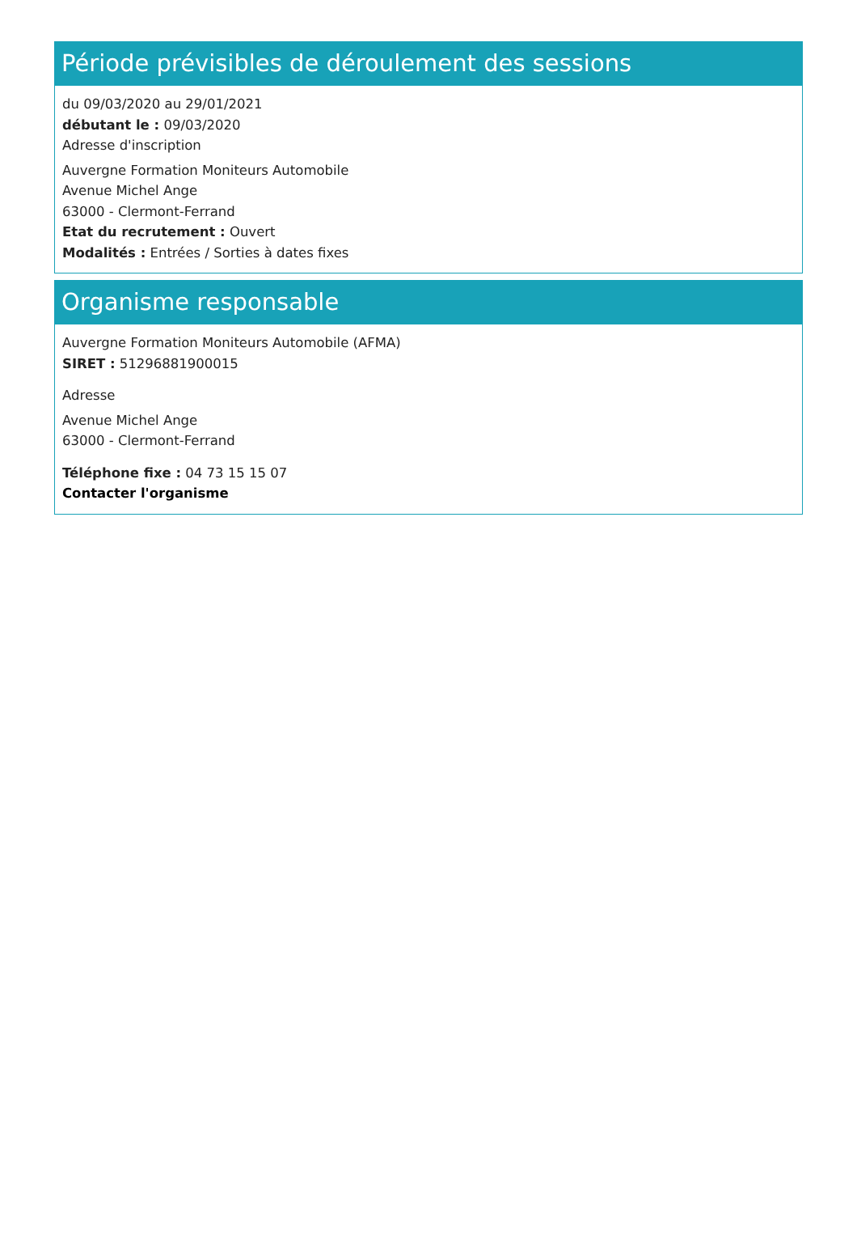Période prévisibles de déroulement des sessions
du 09/03/2020 au 29/01/2021
débutant le : 09/03/2020
Adresse d'inscription
Auvergne Formation Moniteurs Automobile
Avenue Michel Ange
63000 - Clermont-Ferrand
Etat du recrutement : Ouvert
Modalités : Entrées / Sorties à dates fixes
Organisme responsable
Auvergne Formation Moniteurs Automobile (AFMA)
SIRET : 51296881900015
Adresse
Avenue Michel Ange
63000 - Clermont-Ferrand
Téléphone fixe : 04 73 15 15 07
Contacter l'organisme